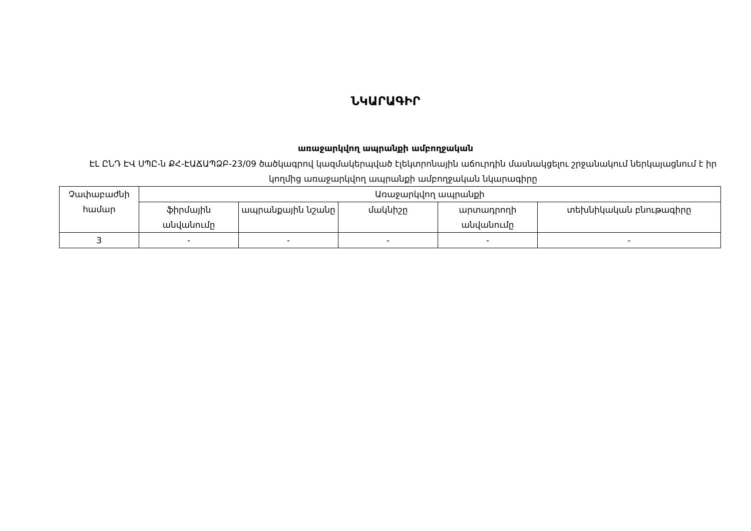ՆԿԱՐԱԳԻՐ
առաջարկվող ապրանքի ամբողջական
ԷԼ ԸՆԴ ԷՎ ՍՊԸ-ն ՔՀ-ԷԱՃԱՊՁԲ-23/09 ծածկագրով կազմակերպված էլեկտրոնային աճուրդին մասնակցելու շրջանակում ներկայացնում է իր կողմից առաջարկվող ապրանքի ամբողջական նկարագիրը
| Չափաբաժնի համար | Առաջարկվող ապրանքի | | | | |
| --- | --- | --- | --- | --- | --- |
| | ֆիրմային անվանումը | ապրանքային նշանը | մակնիշը | արտադրողի անվանումը | տեխնիկական բնութագիրը |
| 3 | - | - | - | - | - |